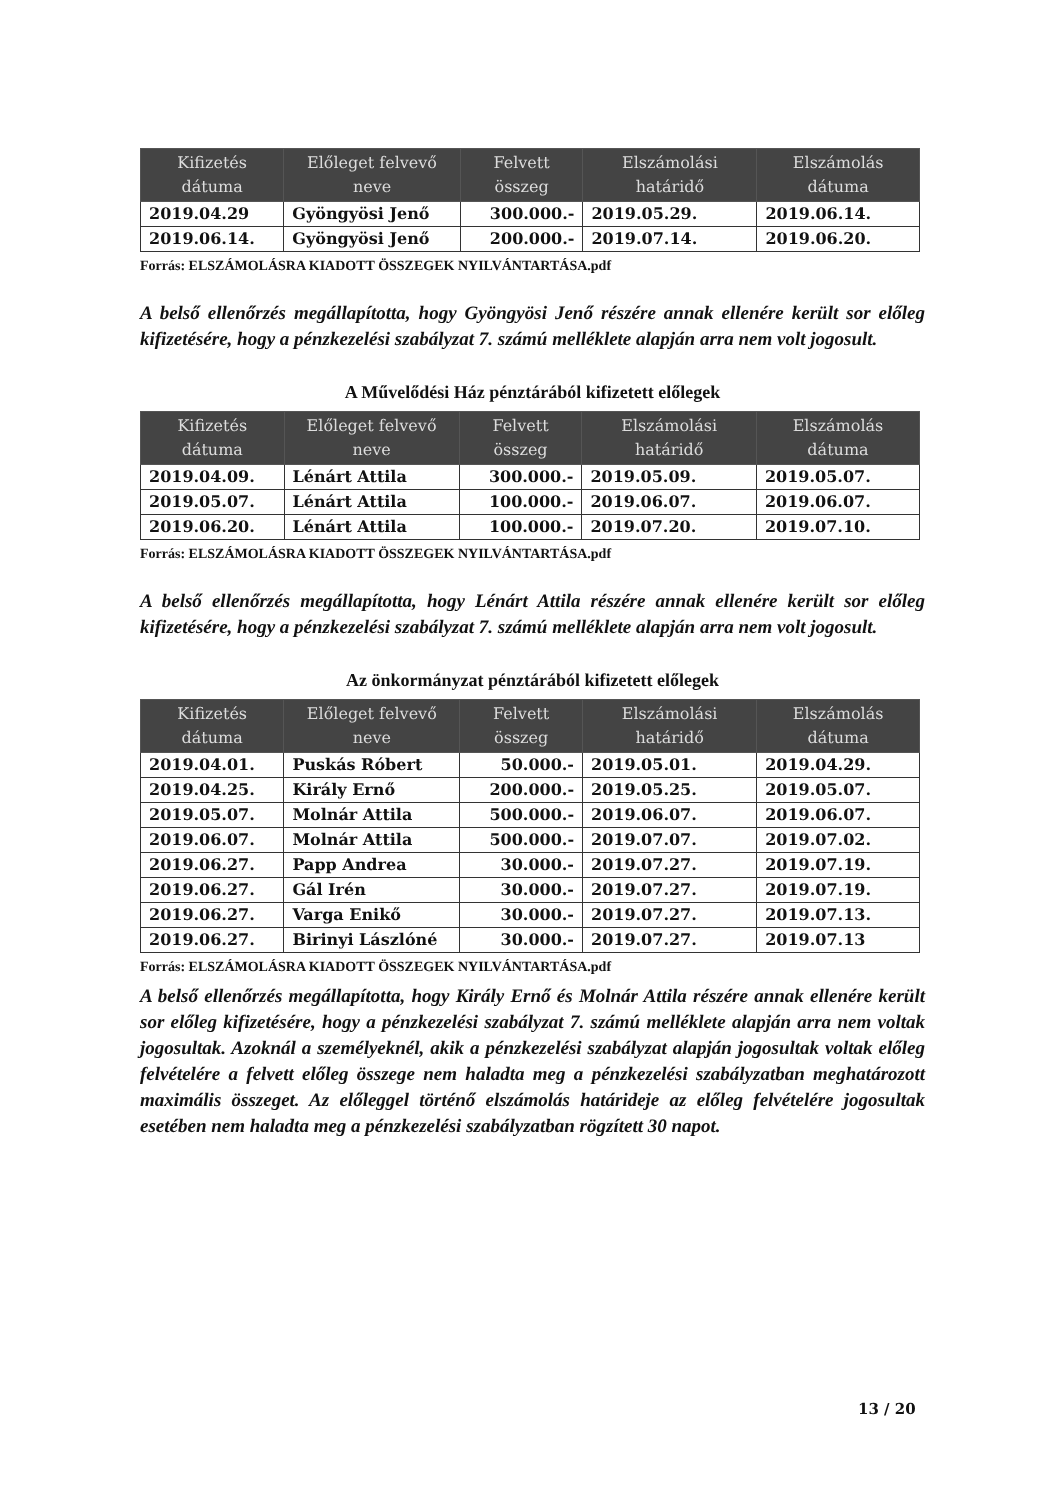| Kifizetés dátuma | Előleget felvevő neve | Felvett összeg | Elszámolási határidő | Elszámolás dátuma |
| --- | --- | --- | --- | --- |
| 2019.04.29 | Gyöngyösi Jenő | 300.000.- | 2019.05.29. | 2019.06.14. |
| 2019.06.14. | Gyöngyösi Jenő | 200.000.- | 2019.07.14. | 2019.06.20. |
Forrás: ELSZÁMOLÁSRA KIADOTT ÖSSZEGEK NYILVÁNTARTÁSA.pdf
A belső ellenőrzés megállapította, hogy Gyöngyösi Jenő részére annak ellenére került sor előleg kifizetésére, hogy a pénzkezelési szabályzat 7. számú melléklete alapján arra nem volt jogosult.
A Művelődési Ház pénztárából kifizetett előlegek
| Kifizetés dátuma | Előleget felvevő neve | Felvett összeg | Elszámolási határidő | Elszámolás dátuma |
| --- | --- | --- | --- | --- |
| 2019.04.09. | Lénárt Attila | 300.000.- | 2019.05.09. | 2019.05.07. |
| 2019.05.07. | Lénárt Attila | 100.000.- | 2019.06.07. | 2019.06.07. |
| 2019.06.20. | Lénárt Attila | 100.000.- | 2019.07.20. | 2019.07.10. |
Forrás: ELSZÁMOLÁSRA KIADOTT ÖSSZEGEK NYILVÁNTARTÁSA.pdf
A belső ellenőrzés megállapította, hogy Lénárt Attila részére annak ellenére került sor előleg kifizetésére, hogy a pénzkezelési szabályzat 7. számú melléklete alapján arra nem volt jogosult.
Az önkormányzat pénztárából kifizetett előlegek
| Kifizetés dátuma | Előleget felvevő neve | Felvett összeg | Elszámolási határidő | Elszámolás dátuma |
| --- | --- | --- | --- | --- |
| 2019.04.01. | Puskás Róbert | 50.000.- | 2019.05.01. | 2019.04.29. |
| 2019.04.25. | Király Ernő | 200.000.- | 2019.05.25. | 2019.05.07. |
| 2019.05.07. | Molnár Attila | 500.000.- | 2019.06.07. | 2019.06.07. |
| 2019.06.07. | Molnár Attila | 500.000.- | 2019.07.07. | 2019.07.02. |
| 2019.06.27. | Papp Andrea | 30.000.- | 2019.07.27. | 2019.07.19. |
| 2019.06.27. | Gál Irén | 30.000.- | 2019.07.27. | 2019.07.19. |
| 2019.06.27. | Varga Enikő | 30.000.- | 2019.07.27. | 2019.07.13. |
| 2019.06.27. | Birinyi Lászlóné | 30.000.- | 2019.07.27. | 2019.07.13 |
Forrás: ELSZÁMOLÁSRA KIADOTT ÖSSZEGEK NYILVÁNTARTÁSA.pdf
A belső ellenőrzés megállapította, hogy Király Ernő és Molnár Attila részére annak ellenére került sor előleg kifizetésére, hogy a pénzkezelési szabályzat 7. számú melléklete alapján arra nem voltak jogosultak. Azoknál a személyeknél, akik a pénzkezelési szabályzat alapján jogosultak voltak előleg felvételére a felvett előleg összege nem haladta meg a pénzkezelési szabályzatban meghatározott maximális összeget. Az előleggel történő elszámolás határideje az előleg felvételére jogosultak esetében nem haladta meg a pénzkezelési szabályzatban rögzített 30 napot.
13 / 20